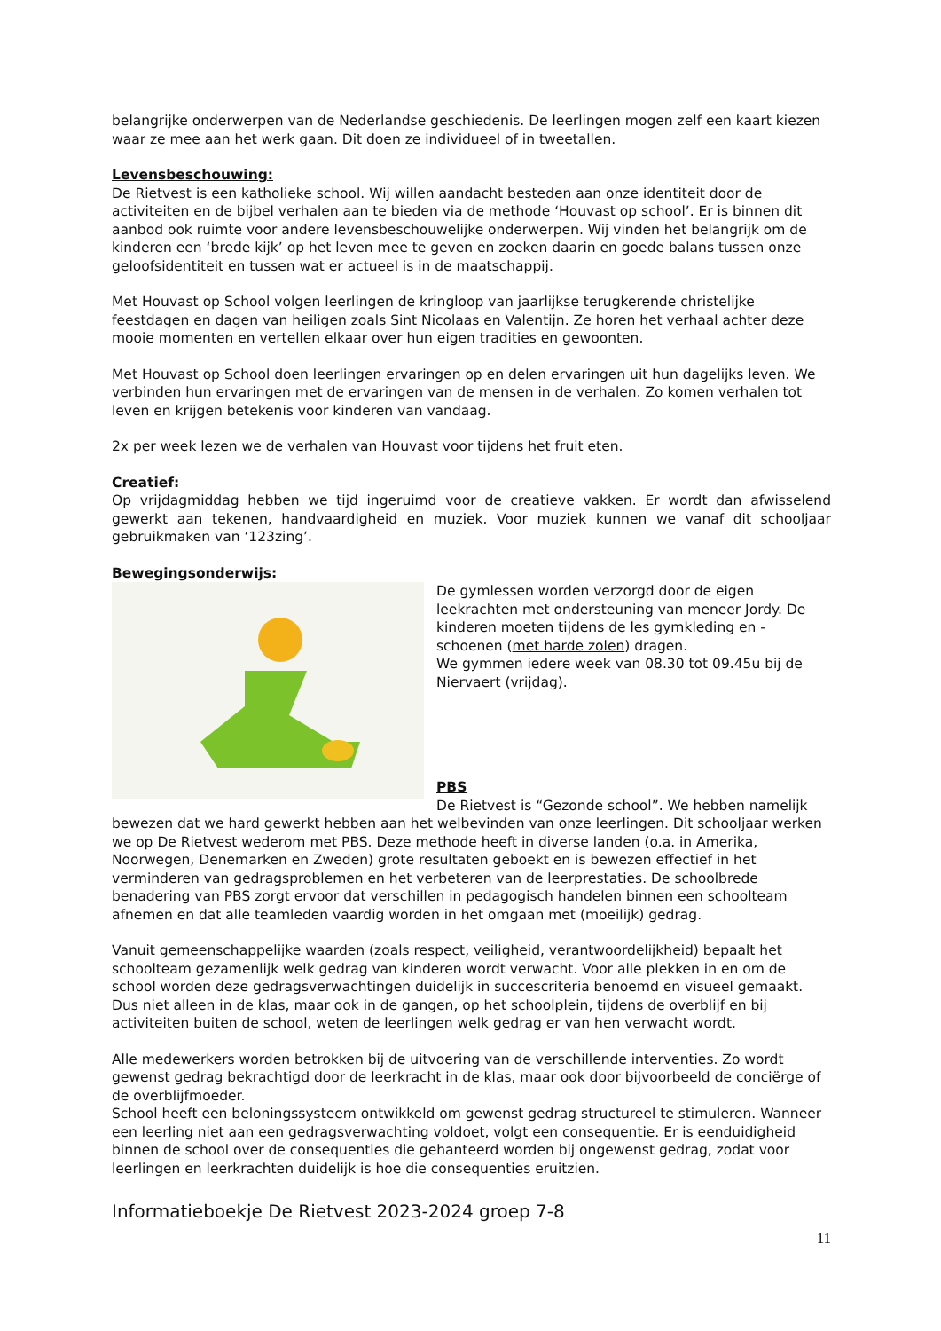belangrijke onderwerpen van de Nederlandse geschiedenis. De leerlingen mogen zelf een kaart kiezen waar ze mee aan het werk gaan. Dit doen ze individueel of in tweetallen.
Levensbeschouwing:
De Rietvest is een katholieke school. Wij willen aandacht besteden aan onze identiteit door de activiteiten en de bijbel verhalen aan te bieden via de methode ‘Houvast op school’. Er is binnen dit aanbod ook ruimte voor andere levensbeschouwelijke onderwerpen. Wij vinden het belangrijk om de kinderen een ‘brede kijk’ op het leven mee te geven en zoeken daarin en goede balans tussen onze geloofsidentiteit en tussen wat er actueel is in de maatschappij.
Met Houvast op School volgen leerlingen de kringloop van jaarlijkse terugkerende christelijke feestdagen en dagen van heiligen zoals Sint Nicolaas en Valentijn. Ze horen het verhaal achter deze mooie momenten en vertellen elkaar over hun eigen tradities en gewoonten.
Met Houvast op School doen leerlingen ervaringen op en delen ervaringen uit hun dagelijks leven. We verbinden hun ervaringen met de ervaringen van de mensen in de verhalen. Zo komen verhalen tot leven en krijgen betekenis voor kinderen van vandaag.
2x per week lezen we de verhalen van Houvast voor tijdens het fruit eten.
Creatief:
Op vrijdagmiddag hebben we tijd ingeruimd voor de creatieve vakken. Er wordt dan afwisselend gewerkt aan tekenen, handvaardigheid en muziek. Voor muziek kunnen we vanaf dit schooljaar gebruikmaken van ‘123zing’.
Bewegingsonderwijs:
De gymlessen worden verzorgd door de eigen leekrachten met ondersteuning van meneer Jordy. De kinderen moeten tijdens de les gymkleding en -schoenen (met harde zolen) dragen.
We gymmen iedere week van 08.30 tot 09.45u bij de Niervaert (vrijdag).
PBS
De Rietvest is “Gezonde school”. We hebben namelijk bewezen dat we hard gewerkt hebben aan het welbevinden van onze leerlingen. Dit schooljaar werken we op De Rietvest wederom met PBS. Deze methode heeft in diverse landen (o.a. in Amerika, Noorwegen, Denemarken en Zweden) grote resultaten geboekt en is bewezen effectief in het verminderen van gedragsproblemen en het verbeteren van de leerprestaties. De schoolbrede benadering van PBS zorgt ervoor dat verschillen in pedagogisch handelen binnen een schoolteam afnemen en dat alle teamleden vaardig worden in het omgaan met (moeilijk) gedrag.
Vanuit gemeenschappelijke waarden (zoals respect, veiligheid, verantwoordelijkheid) bepaalt het schoolteam gezamenlijk welk gedrag van kinderen wordt verwacht. Voor alle plekken in en om de school worden deze gedragsverwachtingen duidelijk in succescriteria benoemd en visueel gemaakt. Dus niet alleen in de klas, maar ook in de gangen, op het schoolplein, tijdens de overblijf en bij activiteiten buiten de school, weten de leerlingen welk gedrag er van hen verwacht wordt.
Alle medewerkers worden betrokken bij de uitvoering van de verschillende interventies. Zo wordt gewenst gedrag bekrachtigd door de leerkracht in de klas, maar ook door bijvoorbeeld de conciërge of de overblijfmoeder.
School heeft een beloningssysteem ontwikkeld om gewenst gedrag structureel te stimuleren. Wanneer een leerling niet aan een gedragsverwachting voldoet, volgt een consequentie. Er is eenduidigheid binnen de school over de consequenties die gehanteerd worden bij ongewenst gedrag, zodat voor leerlingen en leerkrachten duidelijk is hoe die consequenties eruitzien.
Informatieboekje De Rietvest 2023-2024 groep 7-8
11